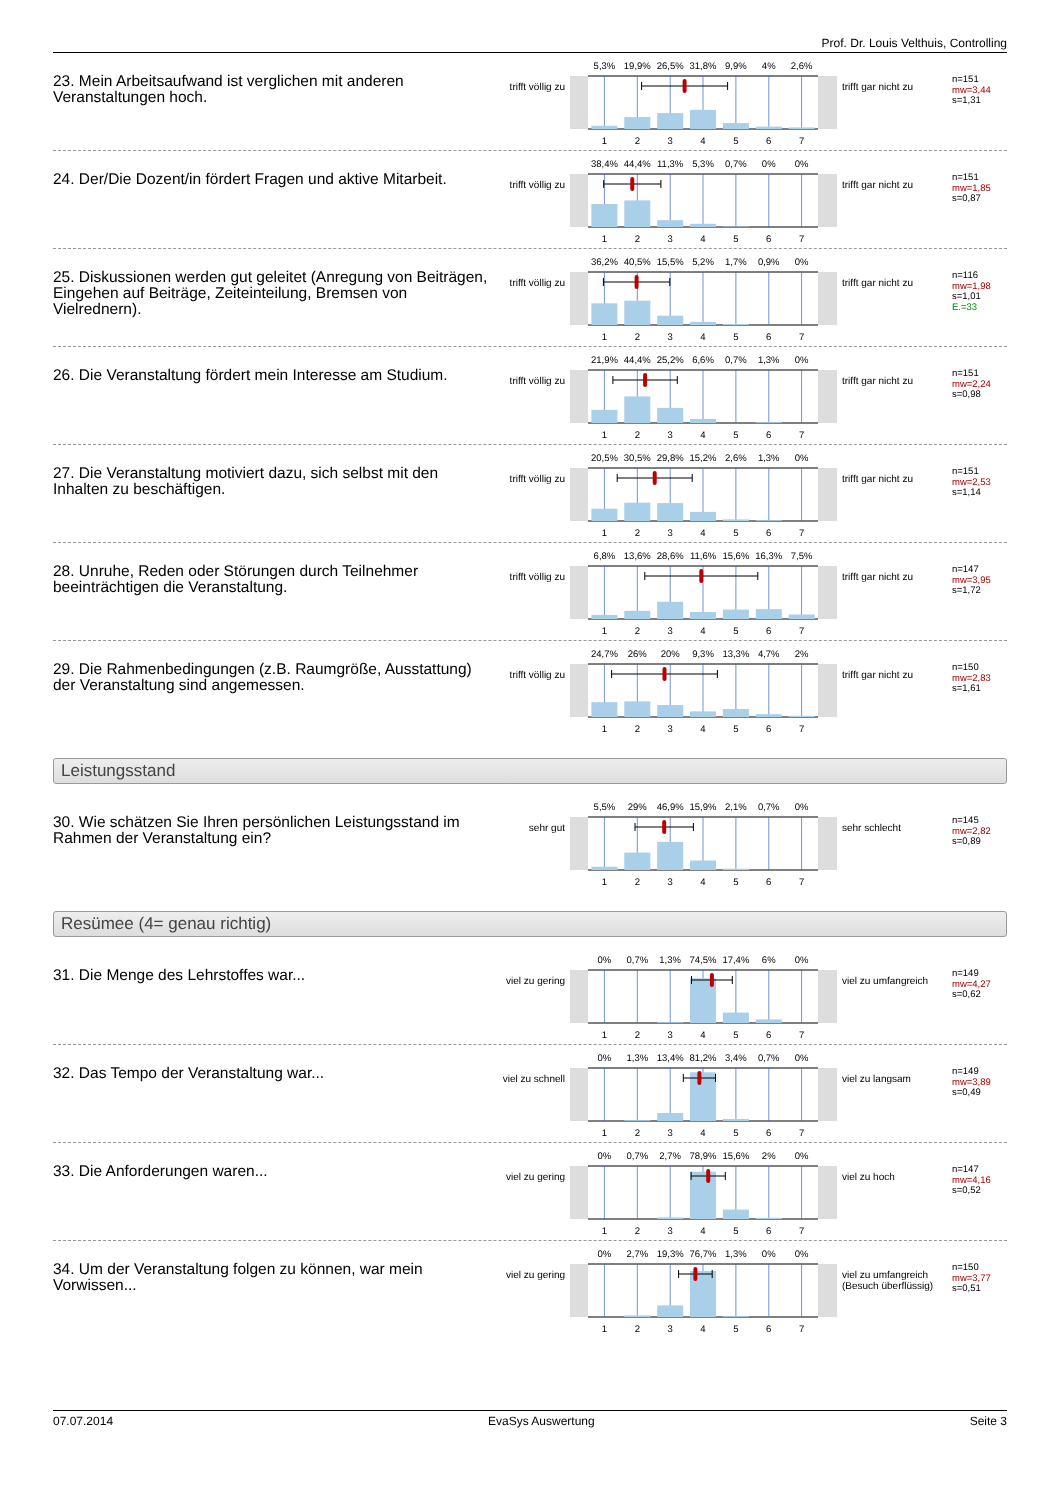Prof. Dr. Louis Velthuis, Controlling
23. Mein Arbeitsaufwand ist verglichen mit anderen Veranstaltungen hoch.
trifft völlig zu
5,3% 19,9% 26,5% 31,8% 9,9% 4% 2,6%
1234567
trifft gar nicht zu
n=151
mw=3,44
s=1,31
24. Der/Die Dozent/in fördert Fragen und aktive Mitarbeit.
trifft völlig zu
38,4% 44,4% 11,3% 5,3% 0,7% 0% 0%
1234567
trifft gar nicht zu
n=151
mw=1,85
s=0,87
25. Diskussionen werden gut geleitet (Anregung von Beiträgen, Eingehen auf Beiträge, Zeiteinteilung, Bremsen von Vielrednern).
trifft völlig zu
36,2% 40,5% 15,5% 5,2% 1,7% 0,9% 0%
1234567
trifft gar nicht zu
n=116
mw=1,98
s=1,01
E.=33
26. Die Veranstaltung fördert mein Interesse am Studium.
trifft völlig zu
21,9% 44,4% 25,2% 6,6% 0,7% 1,3% 0%
1234567
trifft gar nicht zu
n=151
mw=2,24
s=0,98
27. Die Veranstaltung motiviert dazu, sich selbst mit den Inhalten zu beschäftigen.
trifft völlig zu
20,5% 30,5% 29,8% 15,2% 2,6% 1,3% 0%
1234567
trifft gar nicht zu
n=151
mw=2,53
s=1,14
28. Unruhe, Reden oder Störungen durch Teilnehmer beeinträchtigen die Veranstaltung.
trifft völlig zu
6,8% 13,6% 28,6% 11,6% 15,6% 16,3% 7,5%
1234567
trifft gar nicht zu
n=147
mw=3,95
s=1,72
29. Die Rahmenbedingungen (z.B. Raumgröße, Ausstattung) der Veranstaltung sind angemessen.
trifft völlig zu
24,7% 26% 20% 9,3% 13,3% 4,7% 2%
1234567
trifft gar nicht zu
n=150
mw=2,83
s=1,61
Leistungsstand
30. Wie schätzen Sie Ihren persönlichen Leistungsstand im Rahmen der Veranstaltung ein?
sehr gut
5,5% 29% 46,9% 15,9% 2,1% 0,7% 0%
1234567
sehr schlecht
n=145
mw=2,82
s=0,89
Resümee (4= genau richtig)
31. Die Menge des Lehrstoffes war...
viel zu gering
0% 0,7% 1,3% 74,5% 17,4% 6% 0%
1234567
viel zu umfangreich
n=149
mw=4,27
s=0,62
32. Das Tempo der Veranstaltung war...
viel zu schnell
0% 1,3% 13,4% 81,2% 3,4% 0,7% 0%
1234567
viel zu langsam
n=149
mw=3,89
s=0,49
33. Die Anforderungen waren...
viel zu gering
0% 0,7% 2,7% 78,9% 15,6% 2% 0%
1234567
viel zu hoch
n=147
mw=4,16
s=0,52
34. Um der Veranstaltung folgen zu können, war mein Vorwissen...
viel zu gering
0% 2,7% 19,3% 76,7% 1,3% 0% 0%
1234567
viel zu umfangreich (Besuch überflüssig)
n=150
mw=3,77
s=0,51
07.07.2014 EvaSys Auswertung Seite 3